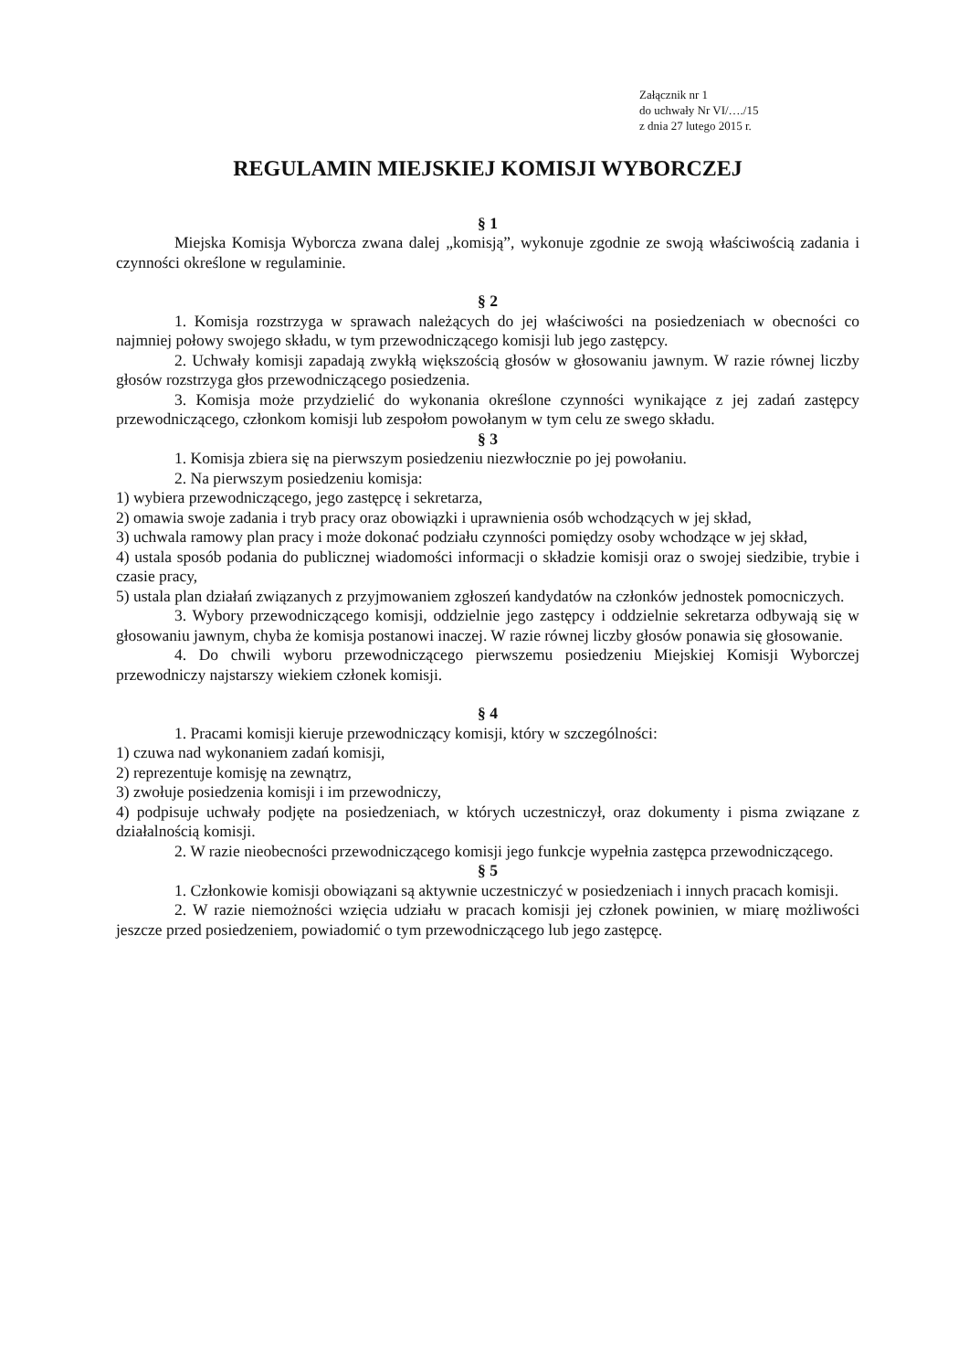Załącznik nr 1
do uchwały Nr VI/…./15
z dnia 27 lutego 2015 r.
REGULAMIN MIEJSKIEJ KOMISJI WYBORCZEJ
§ 1
Miejska Komisja Wyborcza zwana dalej „komisją”, wykonuje zgodnie ze swoją właściwością zadania i czynności określone w regulaminie.
§ 2
1. Komisja rozstrzyga w sprawach należących do jej właściwości na posiedzeniach w obecności co najmniej połowy swojego składu, w tym przewodniczącego komisji lub jego zastępcy.
2. Uchwały komisji zapadają zwykłą większością głosów w głosowaniu jawnym. W razie równej liczby głosów rozstrzyga głos przewodniczącego posiedzenia.
3. Komisja może przydzielić do wykonania określone czynności wynikające z jej zadań zastępcy przewodniczącego, członkom komisji lub zespołom powołanym w tym celu ze swego składu.
§ 3
1. Komisja zbiera się na pierwszym posiedzeniu niezwłocznie po jej powołaniu.
2. Na pierwszym posiedzeniu komisja:
1) wybiera przewodniczącego, jego zastępcę i sekretarza,
2) omawia swoje zadania i tryb pracy oraz obowiązki i uprawnienia osób wchodzących w jej skład,
3) uchwala ramowy plan pracy i może dokonać podziału czynności pomiędzy osoby wchodzące w jej skład,
4) ustala sposób podania do publicznej wiadomości informacji o składzie komisji oraz o swojej siedzibie, trybie i czasie pracy,
5) ustala plan działań związanych z przyjmowaniem zgłoszeń kandydatów na członków jednostek pomocniczych.
3. Wybory przewodniczącego komisji, oddzielnie jego zastępcy i oddzielnie sekretarza odbywają się w głosowaniu jawnym, chyba że komisja postanowi inaczej. W razie równej liczby głosów ponawia się głosowanie.
4. Do chwili wyboru przewodniczącego pierwszemu posiedzeniu Miejskiej Komisji Wyborczej przewodniczy najstarszy wiekiem członek komisji.
§ 4
1. Pracami komisji kieruje przewodniczący komisji, który w szczególności:
1) czuwa nad wykonaniem zadań komisji,
2) reprezentuje komisję na zewnątrz,
3) zwołuje posiedzenia komisji i im przewodniczy,
4) podpisuje uchwały podjęte na posiedzeniach, w których uczestniczył, oraz dokumenty i pisma związane z działalnością komisji.
2. W razie nieobecności przewodniczącego komisji jego funkcje wypełnia zastępca przewodniczącego.
§ 5
1. Członkowie komisji obowiązani są aktywnie uczestniczyć w posiedzeniach i innych pracach komisji.
2. W razie niemożności wzięcia udziału w pracach komisji jej członek powinien, w miarę możliwości jeszcze przed posiedzeniem, powiadomić o tym przewodniczącego lub jego zastępcę.